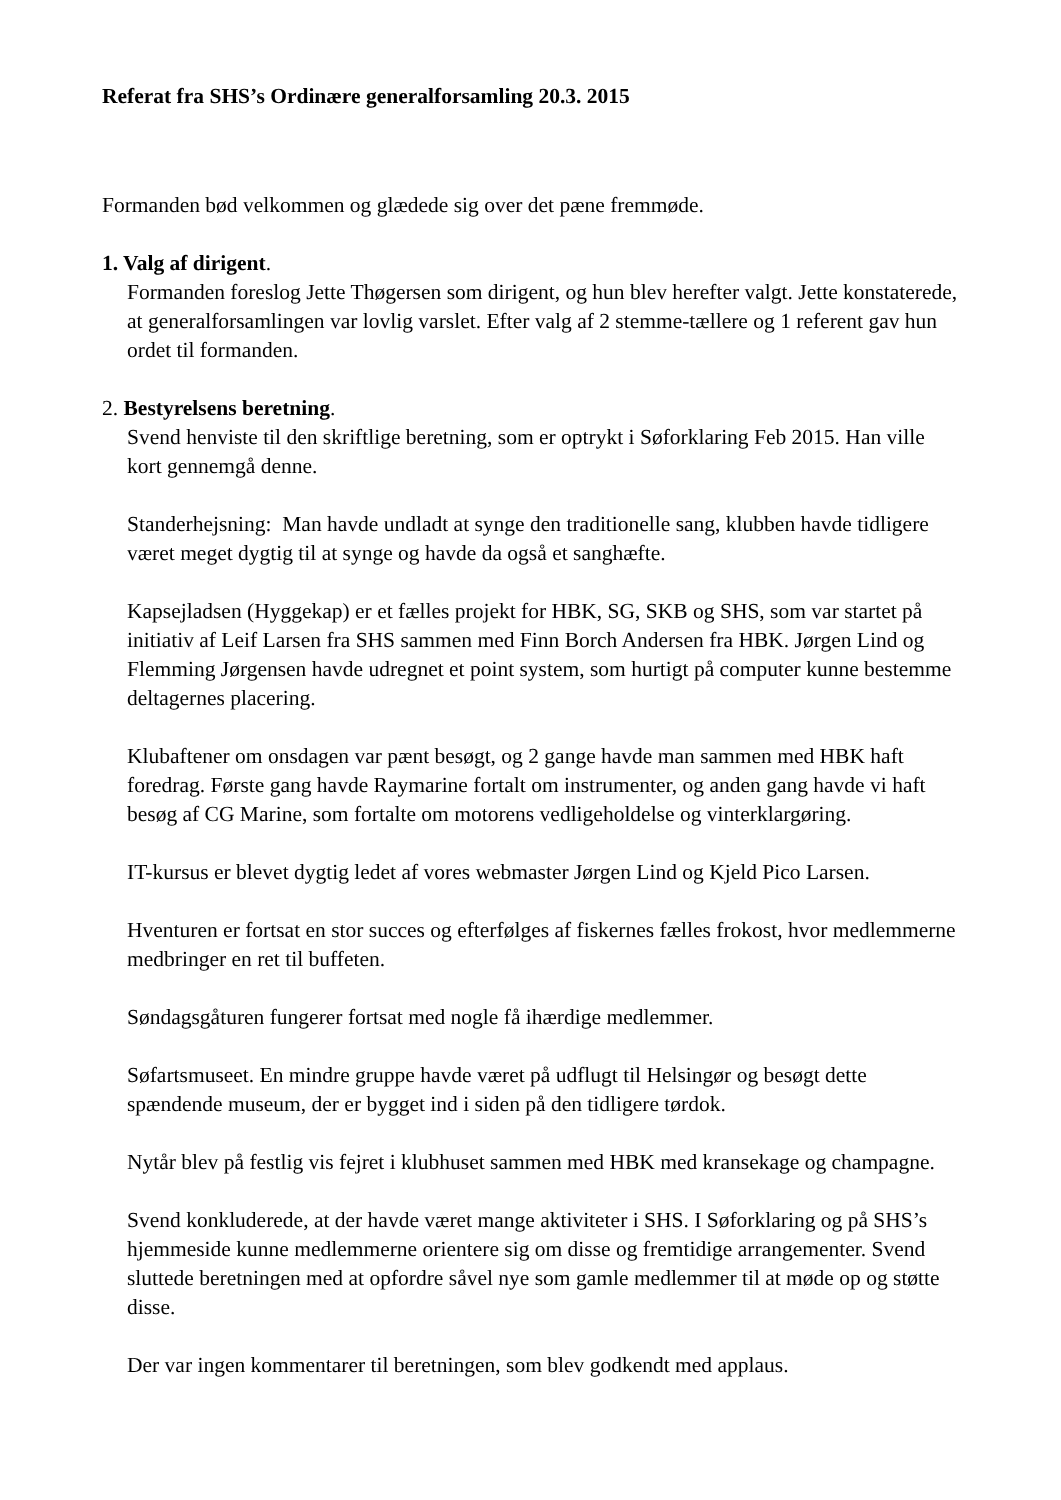Referat fra SHS’s Ordinære generalforsamling 20.3. 2015
Formanden bød velkommen og glædede sig over det pæne fremmøde.
1. Valg af dirigent.
Formanden foreslog Jette Thøgersen som dirigent, og hun blev herefter valgt. Jette konstaterede, at generalforsamlingen var lovlig varslet. Efter valg af 2 stemme-tællere og 1 referent gav hun ordet til formanden.
2. Bestyrelsens beretning.
Svend henviste til den skriftlige beretning, som er optrykt i Søforklaring Feb 2015. Han ville kort gennemgå denne.
Standerhejsning: Man havde undladt at synge den traditionelle sang, klubben havde tidligere været meget dygtig til at synge og havde da også et sanghæfte.
Kapsejladsen (Hyggekap) er et fælles projekt for HBK, SG, SKB og SHS, som var startet på initiativ af Leif Larsen fra SHS sammen med Finn Borch Andersen fra HBK. Jørgen Lind og Flemming Jørgensen havde udregnet et point system, som hurtigt på computer kunne bestemme deltagernes placering.
Klubaftener om onsdagen var pænt besøgt, og 2 gange havde man sammen med HBK haft foredrag. Første gang havde Raymarine fortalt om instrumenter, og anden gang havde vi haft besøg af CG Marine, som fortalte om motorens vedligeholdelse og vinterklargøring.
IT-kursus er blevet dygtig ledet af vores webmaster Jørgen Lind og Kjeld Pico Larsen.
Hventuren er fortsat en stor succes og efterfølges af fiskernes fælles frokost, hvor medlemmerne medbringer en ret til buffeten.
Søndagsgåturen fungerer fortsat med nogle få ihærdige medlemmer.
Søfartsmuseet. En mindre gruppe havde været på udflugt til Helsingør og besøgt dette spændende museum, der er bygget ind i siden på den tidligere tørdok.
Nytår blev på festlig vis fejret i klubhuset sammen med HBK med kransekage og champagne.
Svend konkluderede, at der havde været mange aktiviteter i SHS. I Søforklaring og på SHS’s hjemmeside kunne medlemmerne orientere sig om disse og fremtidige arrangementer. Svend sluttede beretningen med at opfordre såvel nye som gamle medlemmer til at møde op og støtte disse.
Der var ingen kommentarer til beretningen, som blev godkendt med applaus.